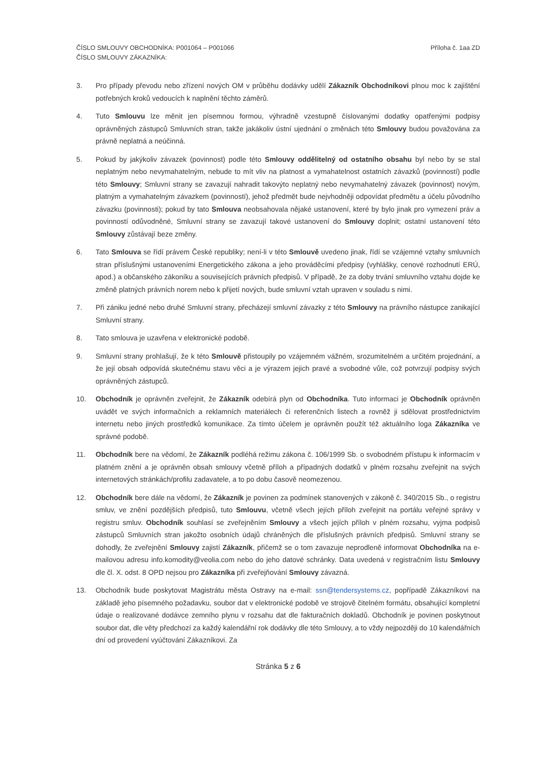ČÍSLO SMLOUVY OBCHODNÍKA: P001064 – P001066 Příloha č. 1aa ZD
ČÍSLO SMLOUVY ZÁKAZNÍKA:
3. Pro případy převodu nebo zřízení nových OM v průběhu dodávky udělí Zákazník Obchodníkovi plnou moc k zajištění potřebných kroků vedoucích k naplnění těchto záměrů.
4. Tuto Smlouvu lze měnit jen písemnou formou, výhradně vzestupně číslovanými dodatky opatřenými podpisy oprávněných zástupců Smluvních stran, takže jakákoliv ústní ujednání o změnách této Smlouvy budou považována za právně neplatná a neúčinná.
5. Pokud by jakýkoliv závazek (povinnost) podle této Smlouvy oddělitelný od ostatního obsahu byl nebo by se stal neplatným nebo nevymahatelným, nebude to mít vliv na platnost a vymahatelnost ostatních závazků (povinností) podle této Smlouvy; Smluvní strany se zavazují nahradit takovýto neplatný nebo nevymahatelný závazek (povinnost) novým, platným a vymahatelným závazkem (povinností), jehož předmět bude nejvhodněji odpovídat předmětu a účelu původního závazku (povinnosti); pokud by tato Smlouva neobsahovala nějaké ustanovení, které by bylo jinak pro vymezení práv a povinností odůvodněné, Smluvní strany se zavazují takové ustanovení do Smlouvy doplnit; ostatní ustanovení této Smlouvy zůstávají beze změny.
6. Tato Smlouva se řídí právem České republiky; není-li v této Smlouvě uvedeno jinak, řídí se vzájemné vztahy smluvních stran příslušnými ustanoveními Energetického zákona a jeho prováděcími předpisy (vyhlášky, cenové rozhodnutí ERÚ, apod.) a občanského zákoníku a souvisejících právních předpisů. V případě, že za doby trvání smluvního vztahu dojde ke změně platných právních norem nebo k přijetí nových, bude smluvní vztah upraven v souladu s nimi.
7. Při zániku jedné nebo druhé Smluvní strany, přecházejí smluvní závazky z této Smlouvy na právního nástupce zanikající Smluvní strany.
8. Tato smlouva je uzavřena v elektronické podobě.
9. Smluvní strany prohlašují, že k této Smlouvě přistoupily po vzájemném vážném, srozumitelném a určitém projednání, a že její obsah odpovídá skutečnému stavu věci a je výrazem jejich pravé a svobodné vůle, což potvrzují podpisy svých oprávněných zástupců.
10. Obchodník je oprávněn zveřejnit, že Zákazník odebírá plyn od Obchodníka. Tuto informaci je Obchodník oprávněn uvádět ve svých informačních a reklamních materiálech či referenčních listech a rovněž ji sdělovat prostřednictvím internetu nebo jiných prostředků komunikace. Za tímto účelem je oprávněn použít též aktuálního loga Zákazníka ve správné podobě.
11. Obchodník bere na vědomí, že Zákazník podléhá režimu zákona č. 106/1999 Sb. o svobodném přístupu k informacím v platném znění a je oprávněn obsah smlouvy včetně příloh a případných dodatků v plném rozsahu zveřejnit na svých internetových stránkách/profilu zadavatele, a to po dobu časově neomezenou.
12. Obchodník bere dále na vědomí, že Zákazník je povinen za podmínek stanovených v zákoně č. 340/2015 Sb., o registru smluv, ve znění pozdějších předpisů, tuto Smlouvu, včetně všech jejích příloh zveřejnit na portálu veřejné správy v registru smluv. Obchodník souhlasí se zveřejněním Smlouvy a všech jejích příloh v plném rozsahu, vyjma podpisů zástupců Smluvních stran jakožto osobních údajů chráněných dle příslušných právních předpisů. Smluvní strany se dohodly, že zveřejnění Smlouvy zajistí Zákazník, přičemž se o tom zavazuje neprodleně informovat Obchodníka na e-mailovou adresu info.komodity@veolia.com nebo do jeho datové schránky. Data uvedená v registračním listu Smlouvy dle čl. X. odst. 8 OPD nejsou pro Zákazníka při zveřejňování Smlouvy závazná.
13. Obchodník bude poskytovat Magistrátu města Ostravy na e-mail: ssn@tendersystems.cz, popřípadě Zákazníkovi na základě jeho písemného požadavku, soubor dat v elektronické podobě ve strojově čitelném formátu, obsahující kompletní údaje o realizované dodávce zemního plynu v rozsahu dat dle fakturačních dokladů. Obchodník je povinen poskytnout soubor dat, dle věty předchozí za každý kalendářní rok dodávky dle této Smlouvy, a to vždy nejpozději do 10 kalendářních dní od provedení vyúčtování Zákazníkovi. Za
Stránka 5 z 6